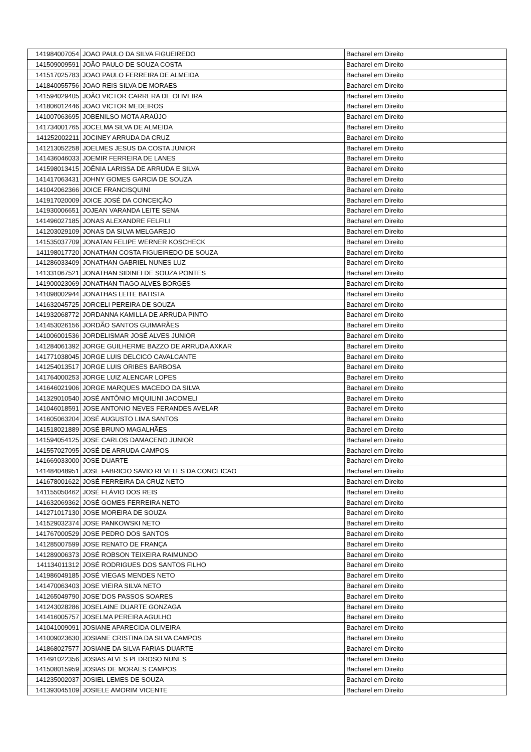| 141984007054 | JOAO PAULO DA SILVA FIGUEIREDO | Bacharel em Direito |
| 141509009591 | JOÃO PAULO DE SOUZA COSTA | Bacharel em Direito |
| 141517025783 | JOAO PAULO FERREIRA DE ALMEIDA | Bacharel em Direito |
| 141840055756 | JOAO REIS SILVA DE MORAES | Bacharel em Direito |
| 141594029405 | JOÃO VICTOR CARRERA DE OLIVEIRA | Bacharel em Direito |
| 141806012446 | JOAO VICTOR MEDEIROS | Bacharel em Direito |
| 141007063695 | JOBENILSO MOTA ARAÚJO | Bacharel em Direito |
| 141734001765 | JOCELMA SILVA DE ALMEIDA | Bacharel em Direito |
| 141252002211 | JOCINEY ARRUDA DA CRUZ | Bacharel em Direito |
| 141213052258 | JOELMES JESUS DA COSTA JUNIOR | Bacharel em Direito |
| 141436046033 | JOEMIR FERREIRA DE LANES | Bacharel em Direito |
| 141598013415 | JOÊNIA LARISSA DE ARRUDA E SILVA | Bacharel em Direito |
| 141417063431 | JOHNY GOMES GARCIA DE SOUZA | Bacharel em Direito |
| 141042062366 | JOICE FRANCISQUINI | Bacharel em Direito |
| 141917020009 | JOICE JOSÉ DA CONCEIÇÃO | Bacharel em Direito |
| 141930006651 | JOJEAN VARANDA LEITE SENA | Bacharel em Direito |
| 141496027185 | JONAS ALEXANDRE FELFILI | Bacharel em Direito |
| 141203029109 | JONAS DA SILVA MELGAREJO | Bacharel em Direito |
| 141535037709 | JONATAN FELIPE WERNER KOSCHECK | Bacharel em Direito |
| 141198017720 | JONATHAN COSTA FIGUEIREDO DE SOUZA | Bacharel em Direito |
| 141286033409 | JONATHAN GABRIEL NUNES LUZ | Bacharel em Direito |
| 141331067521 | JONATHAN SIDINEI DE SOUZA PONTES | Bacharel em Direito |
| 141900023069 | JONATHAN TIAGO ALVES BORGES | Bacharel em Direito |
| 141098002944 | JONATHAS LEITE BATISTA | Bacharel em Direito |
| 141632045725 | JORCELI PEREIRA DE SOUZA | Bacharel em Direito |
| 141932068772 | JORDANNA KAMILLA DE ARRUDA PINTO | Bacharel em Direito |
| 141453026156 | JORDÃO SANTOS GUIMARÃES | Bacharel em Direito |
| 141006001536 | JORDELISMAR JOSÉ ALVES JUNIOR | Bacharel em Direito |
| 141284061392 | JORGE GUILHERME BAZZO DE ARRUDA AXKAR | Bacharel em Direito |
| 141771038045 | JORGE LUIS DELCICO CAVALCANTE | Bacharel em Direito |
| 141254013517 | JORGE LUIS ORIBES BARBOSA | Bacharel em Direito |
| 141764000253 | JORGE LUIZ ALENCAR LOPES | Bacharel em Direito |
| 141646021906 | JORGE MARQUES MACEDO DA SILVA | Bacharel em Direito |
| 141329010540 | JOSÉ ANTÔNIO MIQUILINI JACOMELI | Bacharel em Direito |
| 141046018591 | JOSE ANTONIO NEVES FERANDES AVELAR | Bacharel em Direito |
| 141605063204 | JOSÉ AUGUSTO LIMA SANTOS | Bacharel em Direito |
| 141518021889 | JOSÉ BRUNO MAGALHÃES | Bacharel em Direito |
| 141594054125 | JOSE CARLOS DAMACENO JUNIOR | Bacharel em Direito |
| 141557027095 | JOSÉ DE ARRUDA CAMPOS | Bacharel em Direito |
| 141669033000 | JOSE DUARTE | Bacharel em Direito |
| 141484048951 | JOSE FABRICIO SAVIO REVELES DA CONCEICAO | Bacharel em Direito |
| 141678001622 | JOSÉ FERREIRA DA CRUZ NETO | Bacharel em Direito |
| 141155050462 | JOSÉ FLÁVIO DOS REIS | Bacharel em Direito |
| 141632069362 | JOSÉ GOMES FERREIRA NETO | Bacharel em Direito |
| 141271017130 | JOSE MOREIRA DE SOUZA | Bacharel em Direito |
| 141529032374 | JOSE PANKOWSKI NETO | Bacharel em Direito |
| 141767000529 | JOSE PEDRO DOS SANTOS | Bacharel em Direito |
| 141285007599 | JOSE RENATO DE FRANÇA | Bacharel em Direito |
| 141289006373 | JOSÉ ROBSON TEIXEIRA RAIMUNDO | Bacharel em Direito |
| 141134011312 | JOSÉ RODRIGUES DOS SANTOS FILHO | Bacharel em Direito |
| 141986049185 | JOSÉ VIEGAS MENDES NETO | Bacharel em Direito |
| 141470063403 | JOSE VIEIRA SILVA NETO | Bacharel em Direito |
| 141265049790 | JOSE´DOS PASSOS SOARES | Bacharel em Direito |
| 141243028286 | JOSELAINE DUARTE GONZAGA | Bacharel em Direito |
| 141416005757 | JOSELMA PEREIRA AGULHO | Bacharel em Direito |
| 141041009091 | JOSIANE APARECIDA OLIVEIRA | Bacharel em Direito |
| 141009023630 | JOSIANE CRISTINA DA SILVA CAMPOS | Bacharel em Direito |
| 141868027577 | JOSIANE DA SILVA FARIAS DUARTE | Bacharel em Direito |
| 141491022356 | JOSIAS ALVES PEDROSO NUNES | Bacharel em Direito |
| 141508015959 | JOSIAS DE MORAES CAMPOS | Bacharel em Direito |
| 141235002037 | JOSIEL LEMES DE SOUZA | Bacharel em Direito |
| 141393045109 | JOSIELE AMORIM VICENTE | Bacharel em Direito |